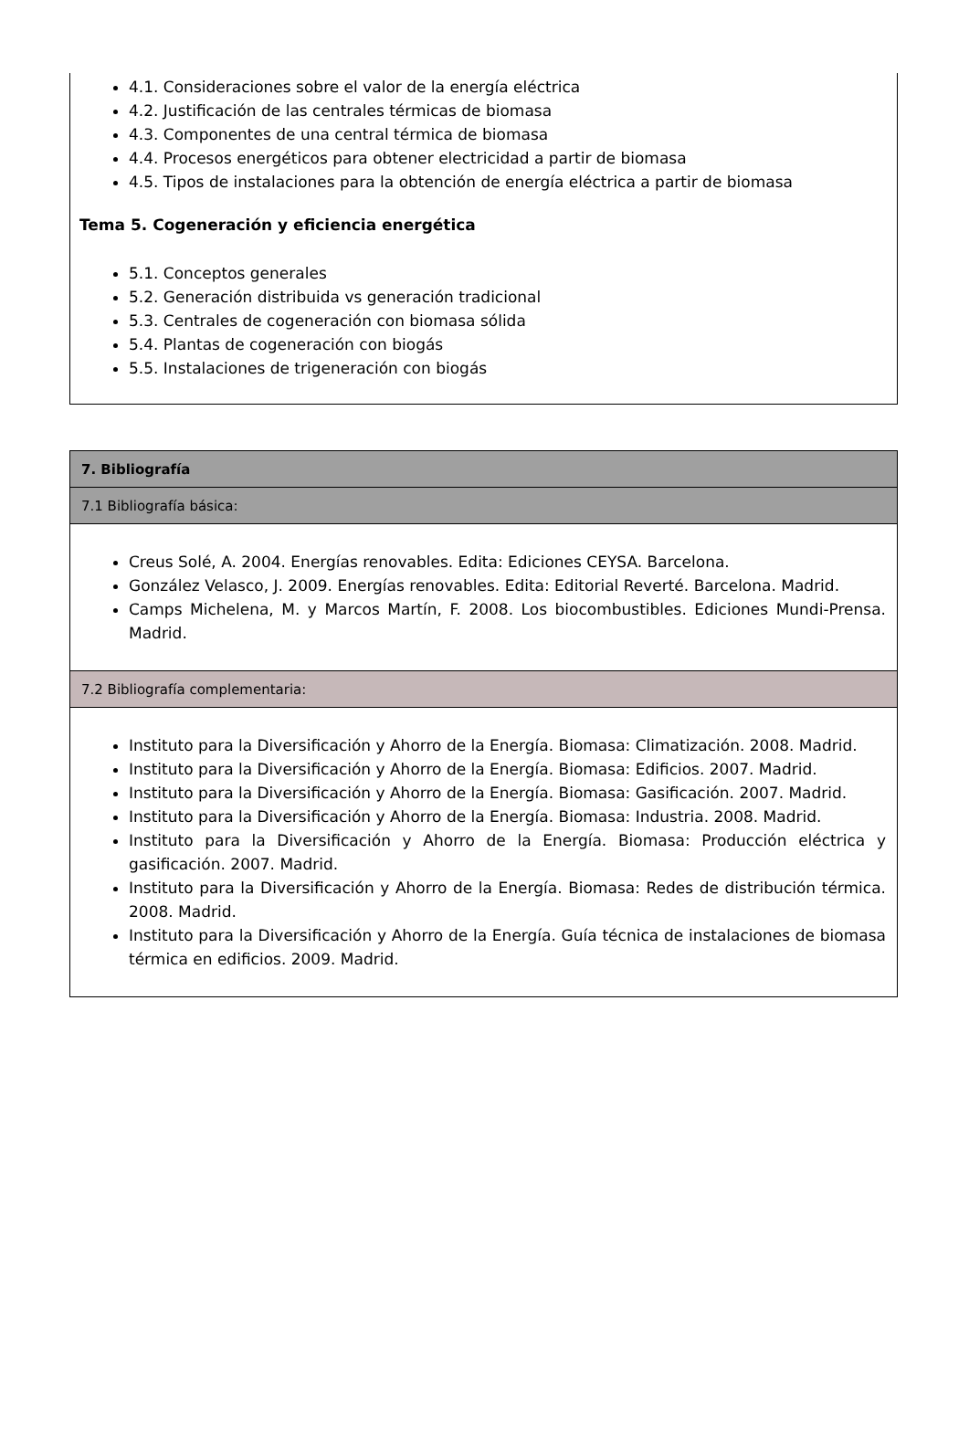4.1. Consideraciones sobre el valor de la energía eléctrica
4.2. Justificación de las centrales térmicas de biomasa
4.3. Componentes de una central térmica de biomasa
4.4. Procesos energéticos para obtener electricidad a partir de biomasa
4.5. Tipos de instalaciones para la obtención de energía eléctrica a partir de biomasa
Tema 5. Cogeneración y eficiencia energética
5.1. Conceptos generales
5.2. Generación distribuida vs generación tradicional
5.3. Centrales de cogeneración con biomasa sólida
5.4. Plantas de cogeneración con biogás
5.5. Instalaciones de trigeneración con biogás
| 7. Bibliografía |
| 7.1 Bibliografía básica: |
| Creus Solé, A. 2004. Energías renovables. Edita: Ediciones CEYSA. Barcelona. González Velasco, J. 2009. Energías renovables. Edita: Editorial Reverté. Barcelona. Madrid. Camps Michelena, M. y Marcos Martín, F. 2008. Los biocombustibles. Ediciones Mundi-Prensa. Madrid. |
| 7.2 Bibliografía complementaria: |
| Instituto para la Diversificación y Ahorro de la Energía. Biomasa: Climatización. 2008. Madrid. Instituto para la Diversificación y Ahorro de la Energía. Biomasa: Edificios. 2007. Madrid. Instituto para la Diversificación y Ahorro de la Energía. Biomasa: Gasificación. 2007. Madrid. Instituto para la Diversificación y Ahorro de la Energía. Biomasa: Industria. 2008. Madrid. Instituto para la Diversificación y Ahorro de la Energía. Biomasa: Producción eléctrica y gasificación. 2007. Madrid. Instituto para la Diversificación y Ahorro de la Energía. Biomasa: Redes de distribución térmica. 2008. Madrid. Instituto para la Diversificación y Ahorro de la Energía. Guía técnica de instalaciones de biomasa térmica en edificios. 2009. Madrid. |